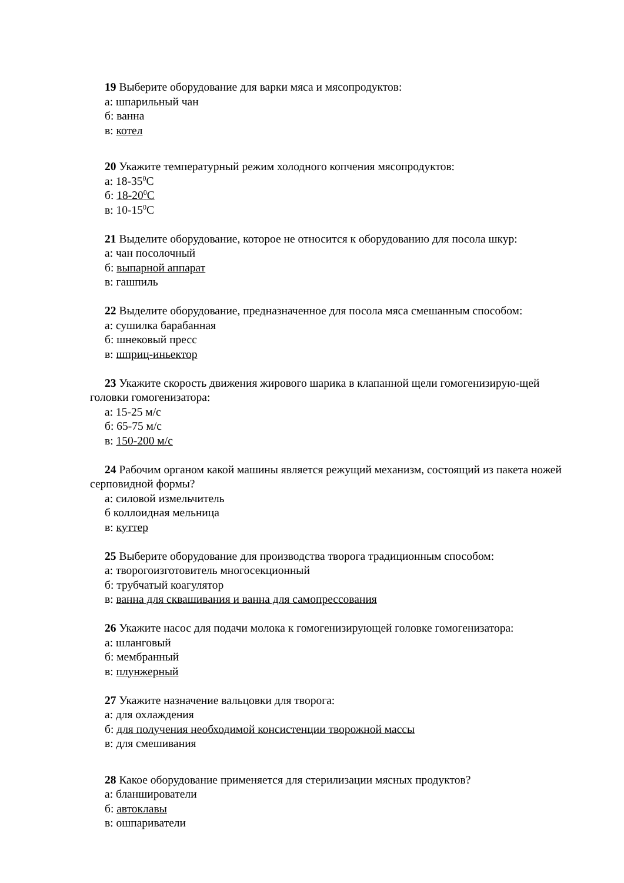19 Выберите оборудование для варки мяса и мясопродуктов:
а: шпарильный чан
б: ванна
в: котел
20 Укажите температурный режим холодного копчения мясопродуктов:
а: 18-35<sup>0</sup>С
б: 18-20<sup>0</sup>С
в: 10-15<sup>0</sup>С
21 Выделите оборудование, которое не относится к оборудованию для посола шкур:
а: чан посолочный
б: выпарной аппарат
в: гашпиль
22 Выделите оборудование, предназначенное для посола мяса смешанным способом:
а: сушилка барабанная
б: шнековый пресс
в: шприц-иньектор
23 Укажите скорость движения жирового шарика в клапанной щели гомогенизирую-щей головки гомогенизатора:
а: 15-25 м/с
б: 65-75 м/с
в: 150-200 м/с
24 Рабочим органом какой машины является режущий механизм, состоящий из пакета ножей серповидной формы?
а: силовой измельчитель
б коллоидная мельница
в: куттер
25 Выберите оборудование для производства творога традиционным способом:
а: творогоизготовитель многосекционный
б: трубчатый коагулятор
в: ванна для сквашивания и ванна для самопрессования
26 Укажите насос для подачи молока к гомогенизирующей головке гомогенизатора:
а: шланговый
б: мембранный
в: плунжерный
27 Укажите назначение вальцовки для творога:
а: для охлаждения
б: для получения необходимой консистенции творожной массы
в: для смешивания
28 Какое оборудование применяется для стерилизации мясных продуктов?
а: бланширователи
б: автоклавы
в: ошпариватели